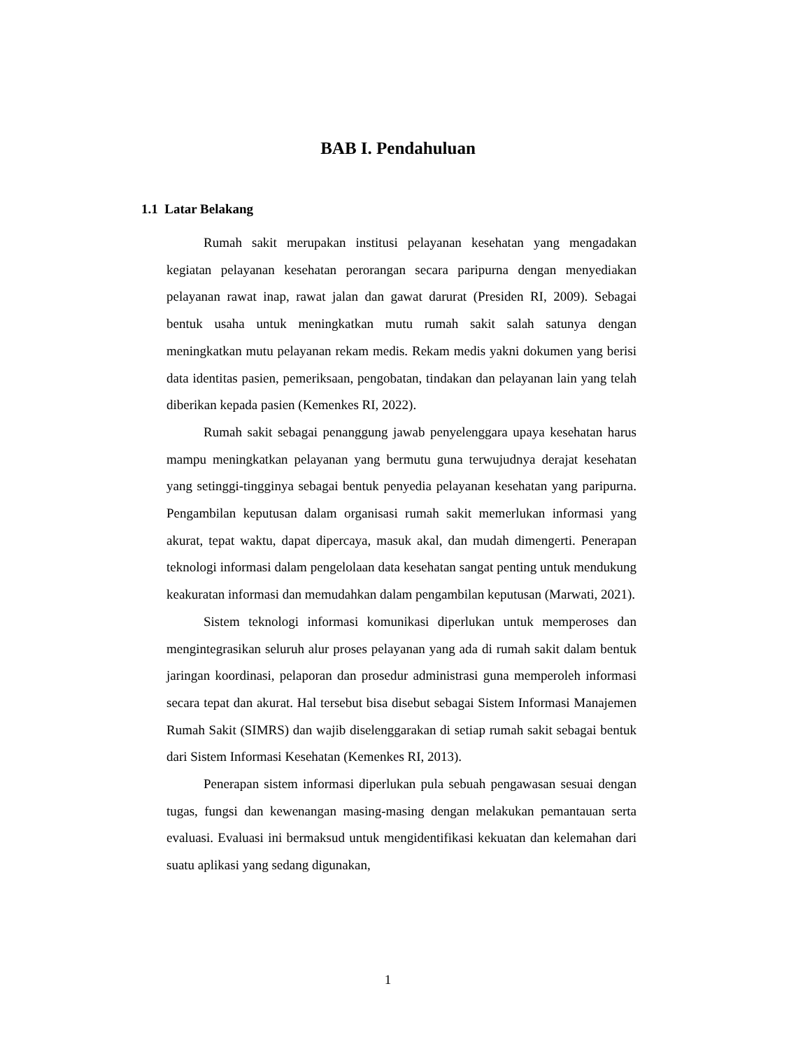BAB I. Pendahuluan
1.1 Latar Belakang
Rumah sakit merupakan institusi pelayanan kesehatan yang mengadakan kegiatan pelayanan kesehatan perorangan secara paripurna dengan menyediakan pelayanan rawat inap, rawat jalan dan gawat darurat (Presiden RI, 2009). Sebagai bentuk usaha untuk meningkatkan mutu rumah sakit salah satunya dengan meningkatkan mutu pelayanan rekam medis. Rekam medis yakni dokumen yang berisi data identitas pasien, pemeriksaan, pengobatan, tindakan dan pelayanan lain yang telah diberikan kepada pasien (Kemenkes RI, 2022).
Rumah sakit sebagai penanggung jawab penyelenggara upaya kesehatan harus mampu meningkatkan pelayanan yang bermutu guna terwujudnya derajat kesehatan yang setinggi-tingginya sebagai bentuk penyedia pelayanan kesehatan yang paripurna. Pengambilan keputusan dalam organisasi rumah sakit memerlukan informasi yang akurat, tepat waktu, dapat dipercaya, masuk akal, dan mudah dimengerti. Penerapan teknologi informasi dalam pengelolaan data kesehatan sangat penting untuk mendukung keakuratan informasi dan memudahkan dalam pengambilan keputusan (Marwati, 2021).
Sistem teknologi informasi komunikasi diperlukan untuk memperoses dan mengintegrasikan seluruh alur proses pelayanan yang ada di rumah sakit dalam bentuk jaringan koordinasi, pelaporan dan prosedur administrasi guna memperoleh informasi secara tepat dan akurat. Hal tersebut bisa disebut sebagai Sistem Informasi Manajemen Rumah Sakit (SIMRS) dan wajib diselenggarakan di setiap rumah sakit sebagai bentuk dari Sistem Informasi Kesehatan (Kemenkes RI, 2013).
Penerapan sistem informasi diperlukan pula sebuah pengawasan sesuai dengan tugas, fungsi dan kewenangan masing-masing dengan melakukan pemantauan serta evaluasi. Evaluasi ini bermaksud untuk mengidentifikasi kekuatan dan kelemahan dari suatu aplikasi yang sedang digunakan,
1